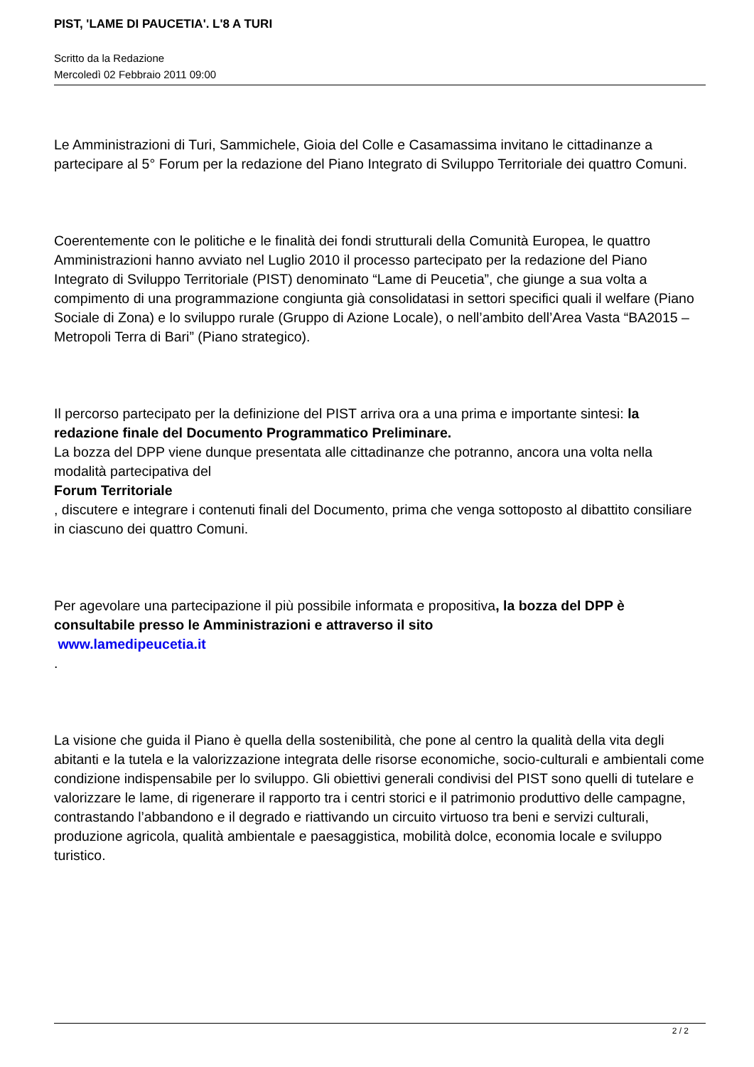PIST, 'LAME DI PAUCETIA'. L'8 A TURI
Scritto da la Redazione
Mercoledì 02 Febbraio 2011 09:00
Le Amministrazioni di Turi, Sammichele, Gioia del Colle e Casamassima invitano le cittadinanze a partecipare al 5° Forum per la redazione del Piano Integrato di Sviluppo Territoriale dei quattro Comuni.
Coerentemente con le politiche e le finalità dei fondi strutturali della Comunità Europea, le quattro Amministrazioni hanno avviato nel Luglio 2010 il processo partecipato per la redazione del Piano Integrato di Sviluppo Territoriale (PIST) denominato “Lame di Peucetia”, che giunge a sua volta a compimento di una programmazione congiunta già consolidatasi in settori specifici quali il welfare (Piano Sociale di Zona) e lo sviluppo rurale (Gruppo di Azione Locale), o nell’ambito dell’Area Vasta “BA2015 – Metropoli Terra di Bari” (Piano strategico).
Il percorso partecipato per la definizione del PIST arriva ora a una prima e importante sintesi: la redazione finale del Documento Programmatico Preliminare.
La bozza del DPP viene dunque presentata alle cittadinanze che potranno, ancora una volta nella modalità partecipativa del
Forum Territoriale
, discutere e integrare i contenuti finali del Documento, prima che venga sottoposto al dibattito consiliare in ciascuno dei quattro Comuni.
Per agevolare una partecipazione il più possibile informata e propositiva, la bozza del DPP è consultabile presso le Amministrazioni e attraverso il sito
www.lamedipeucetia.it
.
La visione che guida il Piano è quella della sostenibilità, che pone al centro la qualità della vita degli abitanti e la tutela e la valorizzazione integrata delle risorse economiche, socio-culturali e ambientali come condizione indispensabile per lo sviluppo. Gli obiettivi generali condivisi del PIST sono quelli di tutelare e valorizzare le lame, di rigenerare il rapporto tra i centri storici e il patrimonio produttivo delle campagne, contrastando l’abbandono e il degrado e riattivando un circuito virtuoso tra beni e servizi culturali, produzione agricola, qualità ambientale e paesaggistica, mobilità dolce, economia locale e sviluppo turistico.
2 / 2